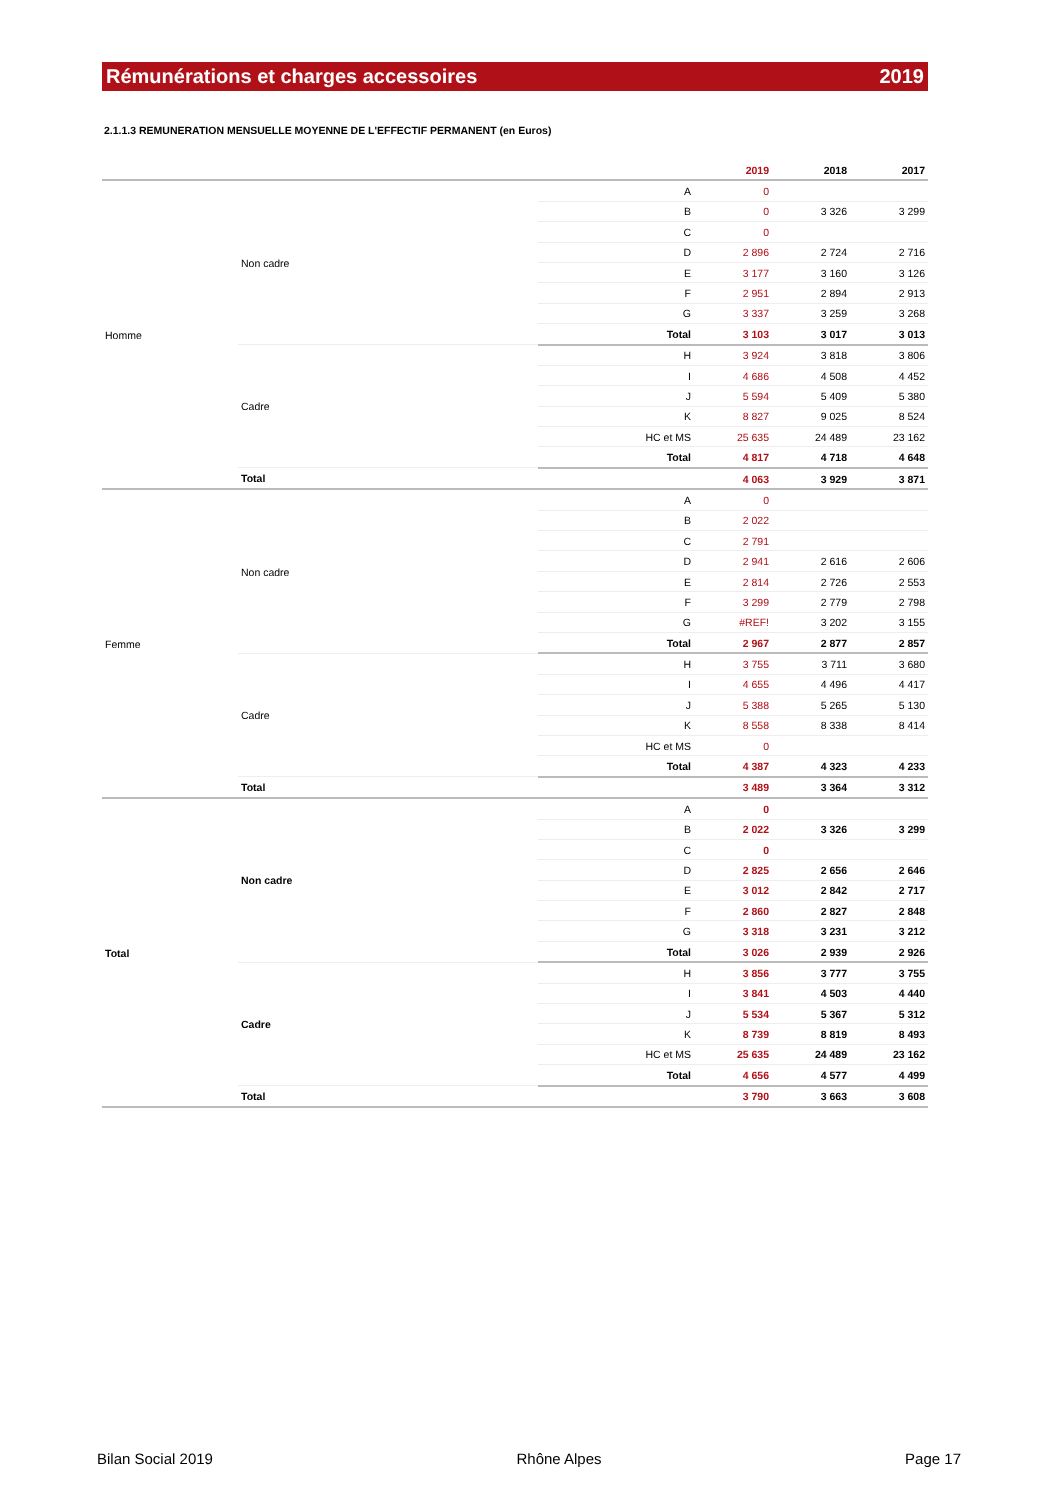Rémunérations et charges accessoires 2019
2.1.1.3 REMUNERATION MENSUELLE MOYENNE DE L'EFFECTIF PERMANENT (en Euros)
| | | | 2019 | 2018 | 2017 |
| --- | --- | --- | --- | --- | --- |
| Homme | Non cadre | A | 0 | | |
| | | B | 0 | 3 326 | 3 299 |
| | | C | 0 | | |
| | | D | 2 896 | 2 724 | 2 716 |
| | | E | 3 177 | 3 160 | 3 126 |
| | | F | 2 951 | 2 894 | 2 913 |
| | | G | 3 337 | 3 259 | 3 268 |
| | | Total | 3 103 | 3 017 | 3 013 |
| | Cadre | H | 3 924 | 3 818 | 3 806 |
| | | I | 4 686 | 4 508 | 4 452 |
| | | J | 5 594 | 5 409 | 5 380 |
| | | K | 8 827 | 9 025 | 8 524 |
| | | HC et MS | 25 635 | 24 489 | 23 162 |
| | | Total | 4 817 | 4 718 | 4 648 |
| | Total | | 4 063 | 3 929 | 3 871 |
| Femme | Non cadre | A | 0 | | |
| | | B | 2 022 | | |
| | | C | 2 791 | | |
| | | D | 2 941 | 2 616 | 2 606 |
| | | E | 2 814 | 2 726 | 2 553 |
| | | F | 3 299 | 2 779 | 2 798 |
| | | G | #REF! | 3 202 | 3 155 |
| | | Total | 2 967 | 2 877 | 2 857 |
| | Cadre | H | 3 755 | 3 711 | 3 680 |
| | | I | 4 655 | 4 496 | 4 417 |
| | | J | 5 388 | 5 265 | 5 130 |
| | | K | 8 558 | 8 338 | 8 414 |
| | | HC et MS | 0 | | |
| | | Total | 4 387 | 4 323 | 4 233 |
| | Total | | 3 489 | 3 364 | 3 312 |
| Total | Non cadre | A | 0 | | |
| | | B | 2 022 | 3 326 | 3 299 |
| | | C | 0 | | |
| | | D | 2 825 | 2 656 | 2 646 |
| | | E | 3 012 | 2 842 | 2 717 |
| | | F | 2 860 | 2 827 | 2 848 |
| | | G | 3 318 | 3 231 | 3 212 |
| | | Total | 3 026 | 2 939 | 2 926 |
| | Cadre | H | 3 856 | 3 777 | 3 755 |
| | | I | 3 841 | 4 503 | 4 440 |
| | | J | 5 534 | 5 367 | 5 312 |
| | | K | 8 739 | 8 819 | 8 493 |
| | | HC et MS | 25 635 | 24 489 | 23 162 |
| | | Total | 4 656 | 4 577 | 4 499 |
| | Total | | 3 790 | 3 663 | 3 608 |
Bilan Social 2019 Rhône Alpes Page 17